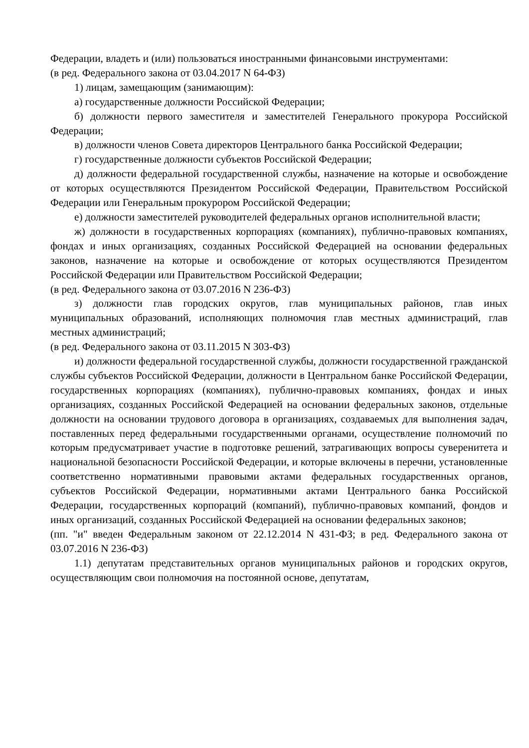Федерации, владеть и (или) пользоваться иностранными финансовыми инструментами:
(в ред. Федерального закона от 03.04.2017 N 64-ФЗ)
1) лицам, замещающим (занимающим):
а) государственные должности Российской Федерации;
б) должности первого заместителя и заместителей Генерального прокурора Российской Федерации;
в) должности членов Совета директоров Центрального банка Российской Федерации;
г) государственные должности субъектов Российской Федерации;
д) должности федеральной государственной службы, назначение на которые и освобождение от которых осуществляются Президентом Российской Федерации, Правительством Российской Федерации или Генеральным прокурором Российской Федерации;
е) должности заместителей руководителей федеральных органов исполнительной власти;
ж) должности в государственных корпорациях (компаниях), публично-правовых компаниях, фондах и иных организациях, созданных Российской Федерацией на основании федеральных законов, назначение на которые и освобождение от которых осуществляются Президентом Российской Федерации или Правительством Российской Федерации;
(в ред. Федерального закона от 03.07.2016 N 236-ФЗ)
з) должности глав городских округов, глав муниципальных районов, глав иных муниципальных образований, исполняющих полномочия глав местных администраций, глав местных администраций;
(в ред. Федерального закона от 03.11.2015 N 303-ФЗ)
и) должности федеральной государственной службы, должности государственной гражданской службы субъектов Российской Федерации, должности в Центральном банке Российской Федерации, государственных корпорациях (компаниях), публично-правовых компаниях, фондах и иных организациях, созданных Российской Федерацией на основании федеральных законов, отдельные должности на основании трудового договора в организациях, создаваемых для выполнения задач, поставленных перед федеральными государственными органами, осуществление полномочий по которым предусматривает участие в подготовке решений, затрагивающих вопросы суверенитета и национальной безопасности Российской Федерации, и которые включены в перечни, установленные соответственно нормативными правовыми актами федеральных государственных органов, субъектов Российской Федерации, нормативными актами Центрального банка Российской Федерации, государственных корпораций (компаний), публично-правовых компаний, фондов и иных организаций, созданных Российской Федерацией на основании федеральных законов;
(пп. "и" введен Федеральным законом от 22.12.2014 N 431-ФЗ; в ред. Федерального закона от 03.07.2016 N 236-ФЗ)
1.1) депутатам представительных органов муниципальных районов и городских округов, осуществляющим свои полномочия на постоянной основе, депутатам,